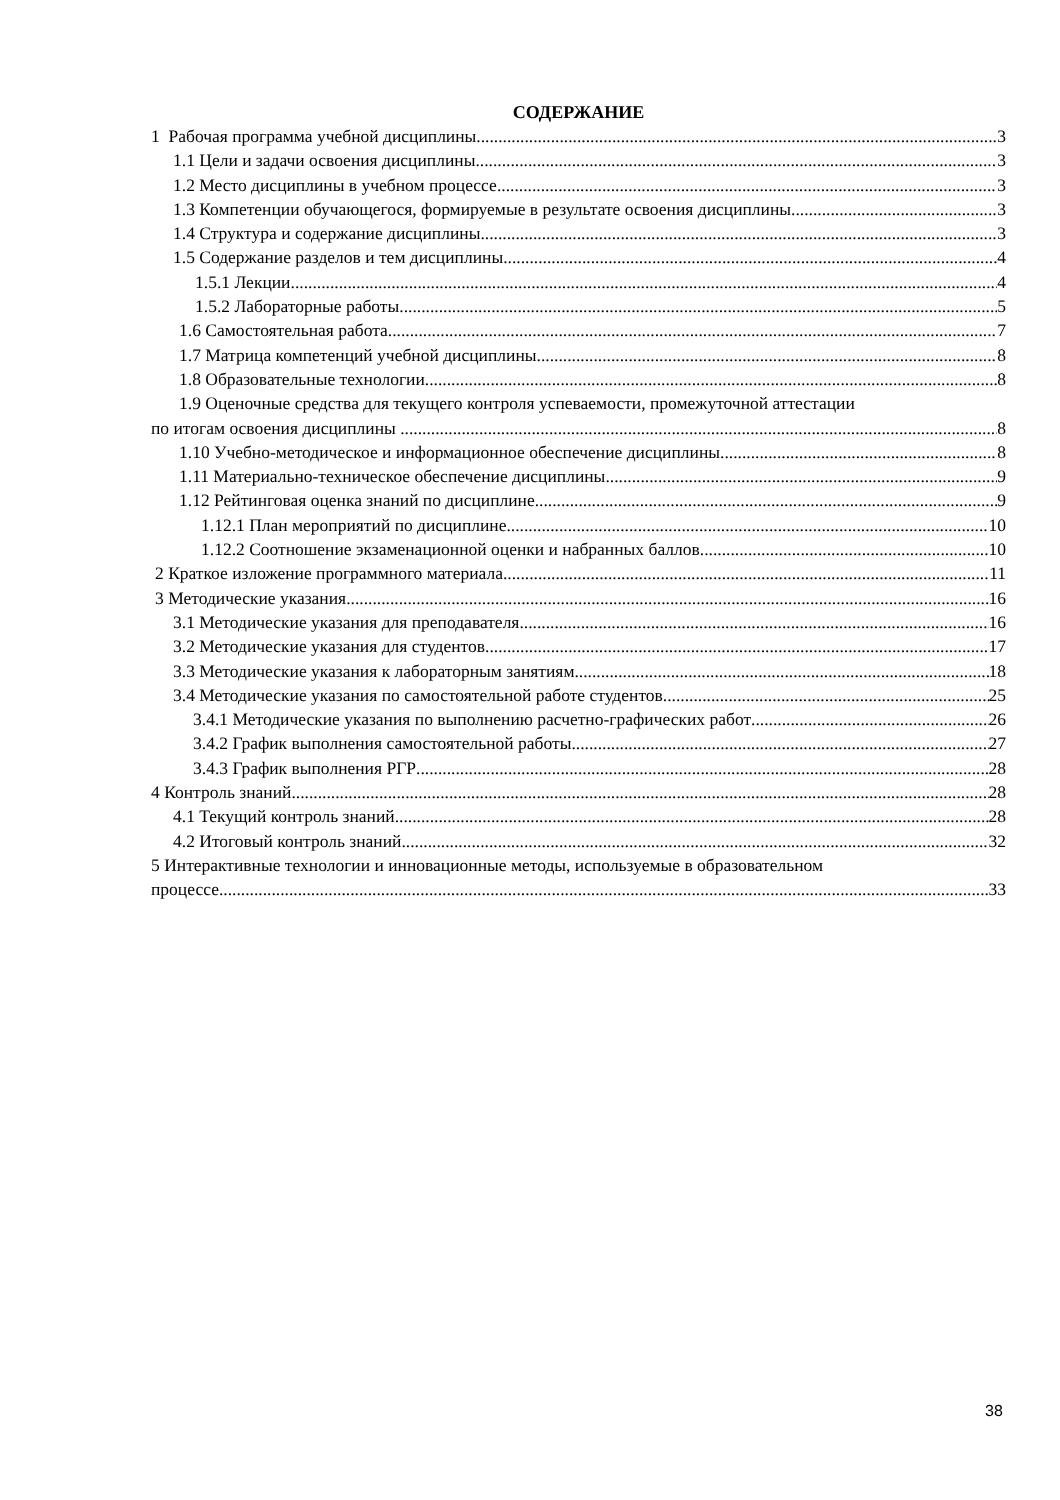СОДЕРЖАНИЕ
1 Рабочая программа учебной дисциплины 3
1.1 Цели и задачи освоения дисциплины 3
1.2 Место дисциплины в учебном процессе 3
1.3 Компетенции обучающегося, формируемые в результате освоения дисциплины 3
1.4 Структура и содержание дисциплины 3
1.5 Содержание разделов и тем дисциплины 4
1.5.1 Лекции 4
1.5.2 Лабораторные работы 5
1.6 Самостоятельная работа 7
1.7 Матрица компетенций учебной дисциплины 8
1.8 Образовательные технологии 8
1.9 Оценочные средства для текущего контроля успеваемости, промежуточной аттестации
по итогам освоения дисциплины 8
1.10 Учебно-методическое и информационное обеспечение дисциплины 8
1.11 Материально-техническое обеспечение дисциплины 9
1.12 Рейтинговая оценка знаний по дисциплине 9
1.12.1 План мероприятий по дисциплине 10
1.12.2 Соотношение экзаменационной оценки и набранных баллов 10
2 Краткое изложение программного материала 11
3 Методические указания 16
3.1 Методические указания для преподавателя 16
3.2 Методические указания для студентов 17
3.3 Методические указания к лабораторным занятиям 18
3.4 Методические указания по самостоятельной работе студентов 25
3.4.1 Методические указания по выполнению расчетно-графических работ 26
3.4.2 График выполнения самостоятельной работы 27
3.4.3 График выполнения РГР 28
4 Контроль знаний 28
4.1 Текущий контроль знаний 28
4.2 Итоговый контроль знаний 32
5 Интерактивные технологии и инновационные методы, используемые в образовательном
процессе 33
38